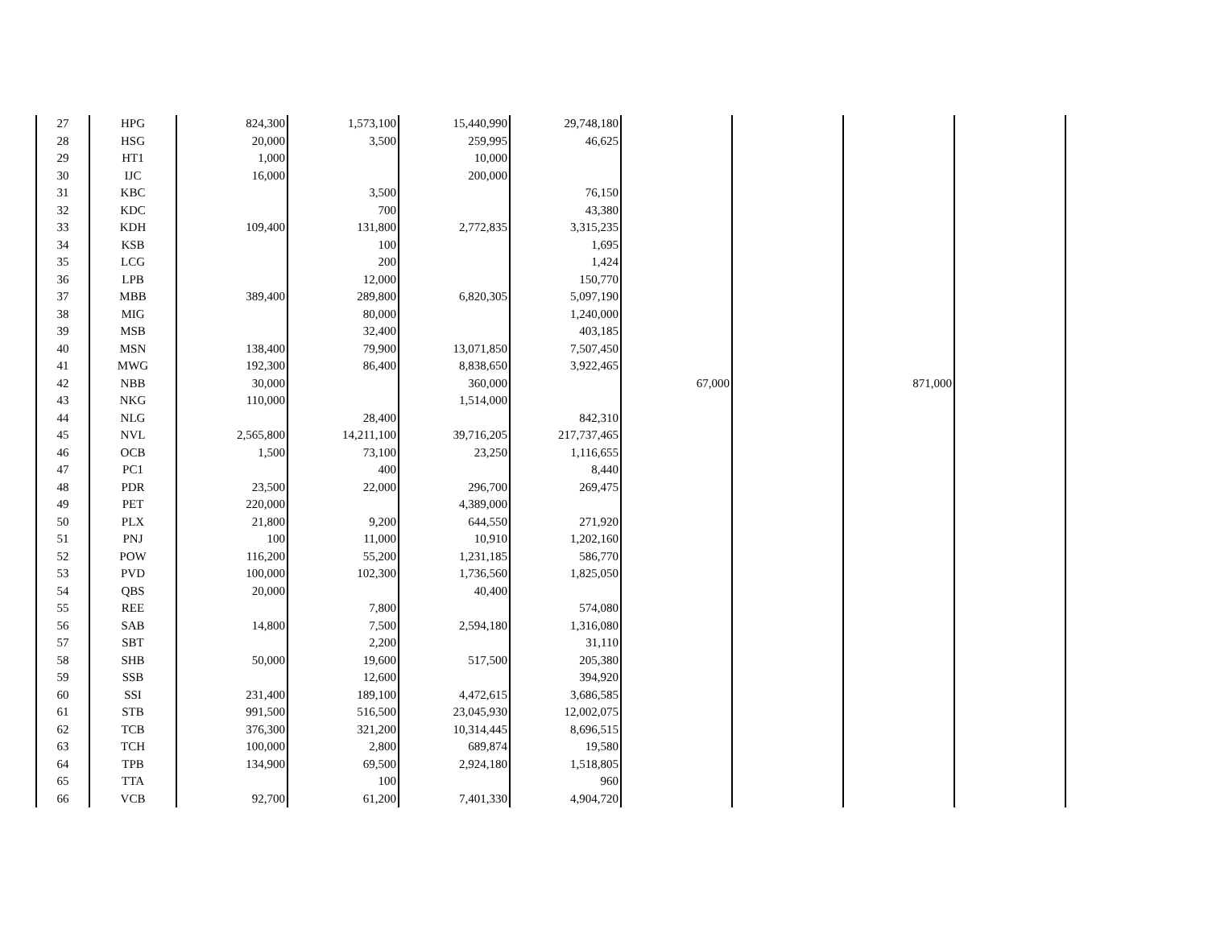| 27 | HPG | 824,300 | 1,573,100 | 15,440,990 | 29,748,180 | | | | |
| 28 | HSG | 20,000 | 3,500 | 259,995 | 46,625 | | | | |
| 29 | HT1 | 1,000 | | 10,000 | | | | | |
| 30 | IJC | 16,000 | | 200,000 | | | | | |
| 31 | KBC | | 3,500 | | 76,150 | | | | |
| 32 | KDC | | 700 | | 43,380 | | | | |
| 33 | KDH | 109,400 | 131,800 | 2,772,835 | 3,315,235 | | | | |
| 34 | KSB | | 100 | | 1,695 | | | | |
| 35 | LCG | | 200 | | 1,424 | | | | |
| 36 | LPB | | 12,000 | | 150,770 | | | | |
| 37 | MBB | 389,400 | 289,800 | 6,820,305 | 5,097,190 | | | | |
| 38 | MIG | | 80,000 | | 1,240,000 | | | | |
| 39 | MSB | | 32,400 | | 403,185 | | | | |
| 40 | MSN | 138,400 | 79,900 | 13,071,850 | 7,507,450 | | | | |
| 41 | MWG | 192,300 | 86,400 | 8,838,650 | 3,922,465 | | | | |
| 42 | NBB | 30,000 | | 360,000 | | 67,000 | | 871,000 | |
| 43 | NKG | 110,000 | | 1,514,000 | | | | | |
| 44 | NLG | | 28,400 | | 842,310 | | | | |
| 45 | NVL | 2,565,800 | 14,211,100 | 39,716,205 | 217,737,465 | | | | |
| 46 | OCB | 1,500 | 73,100 | 23,250 | 1,116,655 | | | | |
| 47 | PC1 | | 400 | | 8,440 | | | | |
| 48 | PDR | 23,500 | 22,000 | 296,700 | 269,475 | | | | |
| 49 | PET | 220,000 | | 4,389,000 | | | | | |
| 50 | PLX | 21,800 | 9,200 | 644,550 | 271,920 | | | | |
| 51 | PNJ | 100 | 11,000 | 10,910 | 1,202,160 | | | | |
| 52 | POW | 116,200 | 55,200 | 1,231,185 | 586,770 | | | | |
| 53 | PVD | 100,000 | 102,300 | 1,736,560 | 1,825,050 | | | | |
| 54 | QBS | 20,000 | | 40,400 | | | | | |
| 55 | REE | | 7,800 | | 574,080 | | | | |
| 56 | SAB | 14,800 | 7,500 | 2,594,180 | 1,316,080 | | | | |
| 57 | SBT | | 2,200 | | 31,110 | | | | |
| 58 | SHB | 50,000 | 19,600 | 517,500 | 205,380 | | | | |
| 59 | SSB | | 12,600 | | 394,920 | | | | |
| 60 | SSI | 231,400 | 189,100 | 4,472,615 | 3,686,585 | | | | |
| 61 | STB | 991,500 | 516,500 | 23,045,930 | 12,002,075 | | | | |
| 62 | TCB | 376,300 | 321,200 | 10,314,445 | 8,696,515 | | | | |
| 63 | TCH | 100,000 | 2,800 | 689,874 | 19,580 | | | | |
| 64 | TPB | 134,900 | 69,500 | 2,924,180 | 1,518,805 | | | | |
| 65 | TTA | | 100 | | 960 | | | | |
| 66 | VCB | 92,700 | 61,200 | 7,401,330 | 4,904,720 | | | | |